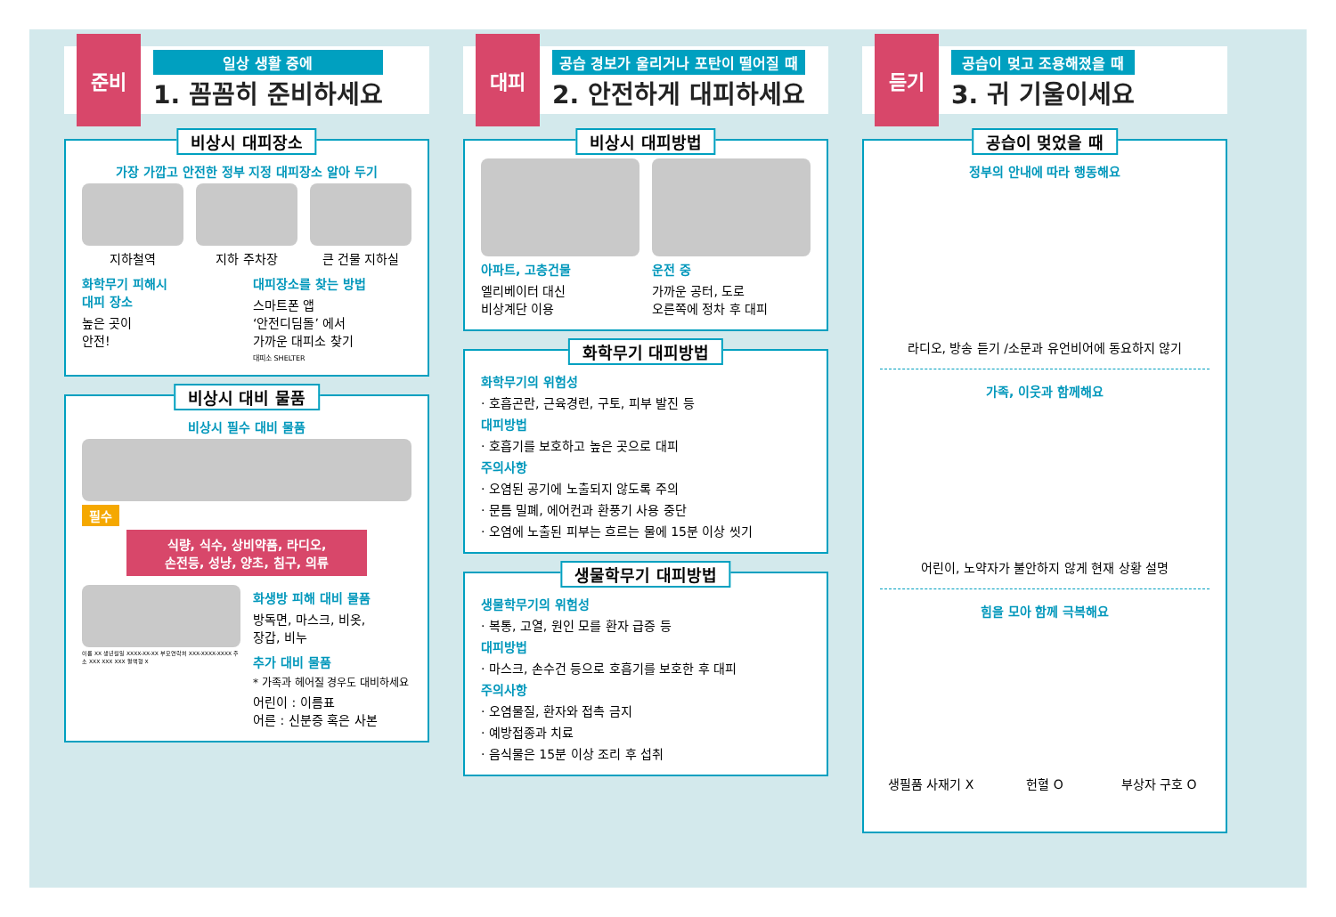준비
일상 생활 중에
1. 꼼꼼히 준비하세요
비상시 대피장소
가장 가깝고 안전한 정부 지정 대피장소 알아 두기
지하철역 지하 주차장 큰 건물 지하실
화학무기 피해시
대피 장소
높은 곳이
안전!
대피장소를 찾는 방법
스마트폰 앱
‘안전디딤돌’ 에서
가까운 대피소 찾기
대피소 SHELTER
비상시 대비 물품
비상시 필수 대비 물품
필수
식량, 식수, 상비약품, 라디오,
손전등, 성냥, 양초, 침구, 의류
화생방 피해 대비 물품
방독면, 마스크, 비옷,
장갑, 비누
이름 XX 생년월일 XXXX-XX-XX 부모연락처 XXX-XXXX-XXXX 주소 XXX XXX XXX 혈액형 X
추가 대비 물품
* 가족과 헤어질 경우도 대비하세요
어린이 : 이름표
어른 : 신분증 혹은 사본
대피
공습 경보가 울리거나 포탄이 떨어질 때
2. 안전하게 대피하세요
비상시 대피방법
아파트, 고층건물
엘리베이터 대신
비상계단 이용
운전 중
가까운 공터, 도로
오른쪽에 정차 후 대피
화학무기 대피방법
화학무기의 위험성
· 호흡곤란, 근육경련, 구토, 피부 발진 등
대피방법
· 호흡기를 보호하고 높은 곳으로 대피
주의사항
· 오염된 공기에 노출되지 않도록 주의
· 문틈 밀폐, 에어컨과 환풍기 사용 중단
· 오염에 노출된 피부는 흐르는 물에 15분 이상 씻기
생물학무기 대피방법
생물학무기의 위험성
· 복통, 고열, 원인 모를 환자 급증 등
대피방법
· 마스크, 손수건 등으로 호흡기를 보호한 후 대피
주의사항
· 오염물질, 환자와 접촉 금지
· 예방접종과 치료
· 음식물은 15분 이상 조리 후 섭취
듣기
공습이 멎고 조용해졌을 때
3. 귀 기울이세요
공습이 멎었을 때
정부의 안내에 따라 행동해요
라디오, 방송 듣기 /소문과 유언비어에 동요하지 않기
가족, 이웃과 함께해요
어린이, 노약자가 불안하지 않게 현재 상황 설명
힘을 모아 함께 극복해요
생필품 사재기 X 헌혈 O 부상자 구호 O